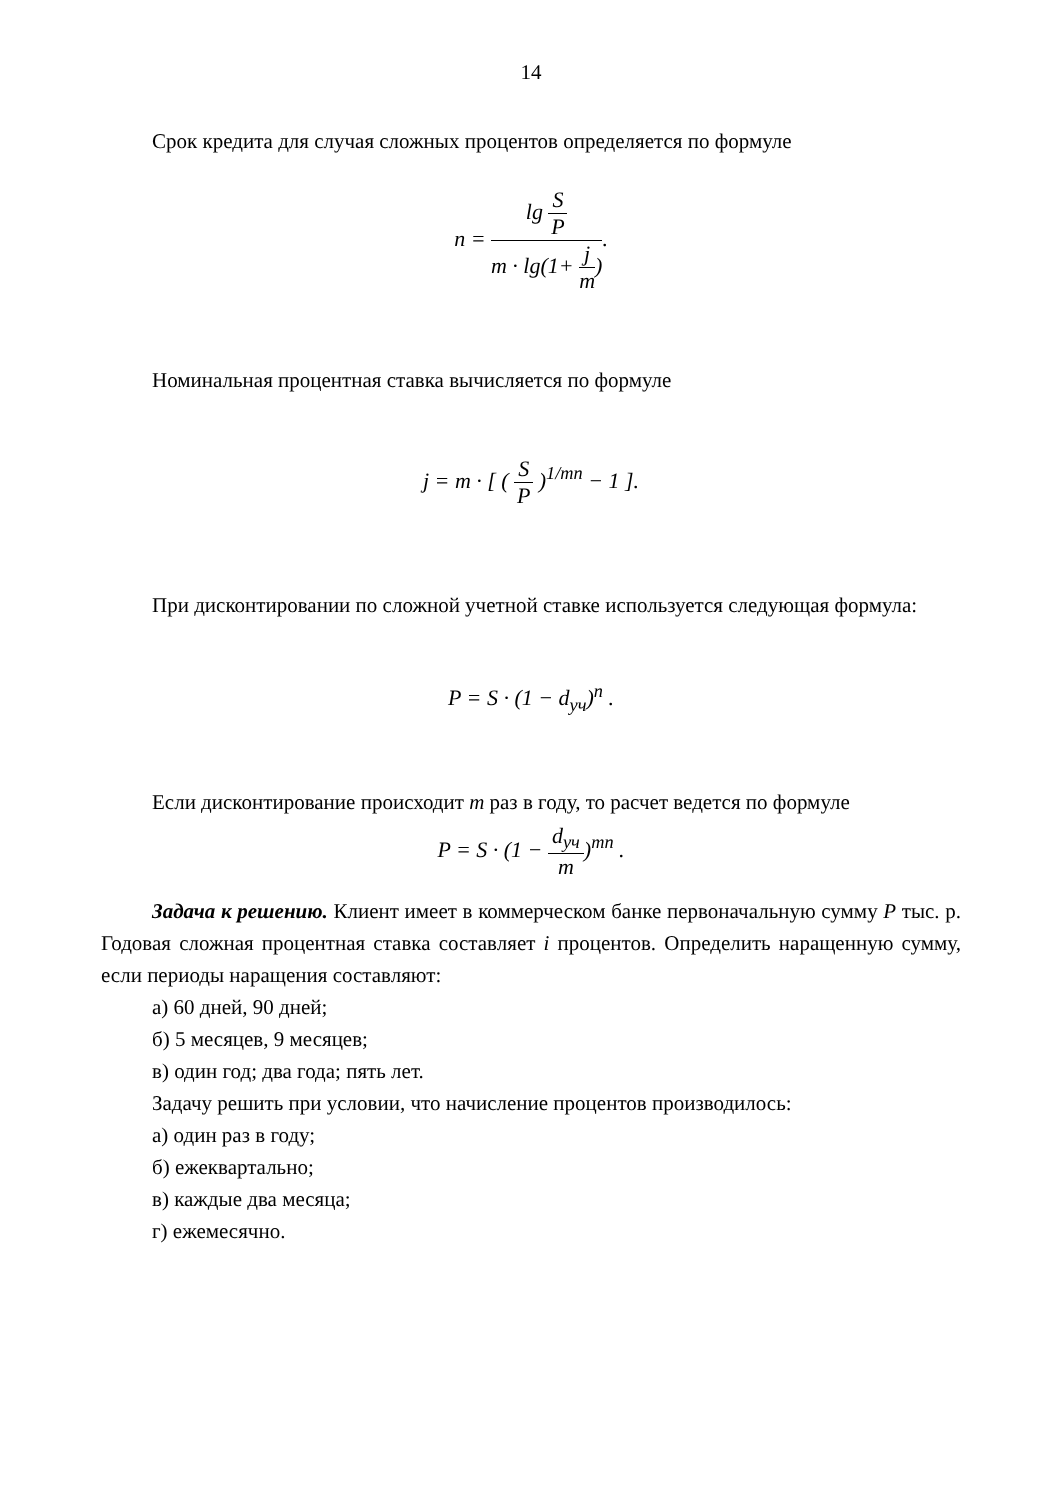14
Срок кредита для случая сложных процентов определяется по формуле
n = lg S P m · lg(1+ j m).
Номинальная процентная ставка вычисляется по формуле
j = m · [ ( S P )<sup>1/mn</sup> − 1 ].
При дисконтировании по сложной учетной ставке используется следующая формула:
P = S · (1 − d<sub>уч</sub>)<sup>n</sup> .
Если дисконтирование происходит m раз в году, то расчет ведется по формуле
P = S · (1 − d<sub>уч</sub> m)<sup>mn</sup> .
Задача к решению. Клиент имеет в коммерческом банке первоначальную сумму P тыс. р. Годовая сложная процентная ставка составляет i процентов. Определить наращенную сумму, если периоды наращения составляют:
а) 60 дней, 90 дней;
б) 5 месяцев, 9 месяцев;
в) один год; два года; пять лет.
Задачу решить при условии, что начисление процентов производилось:
а) один раз в году;
б) ежеквартально;
в) каждые два месяца;
г) ежемесячно.